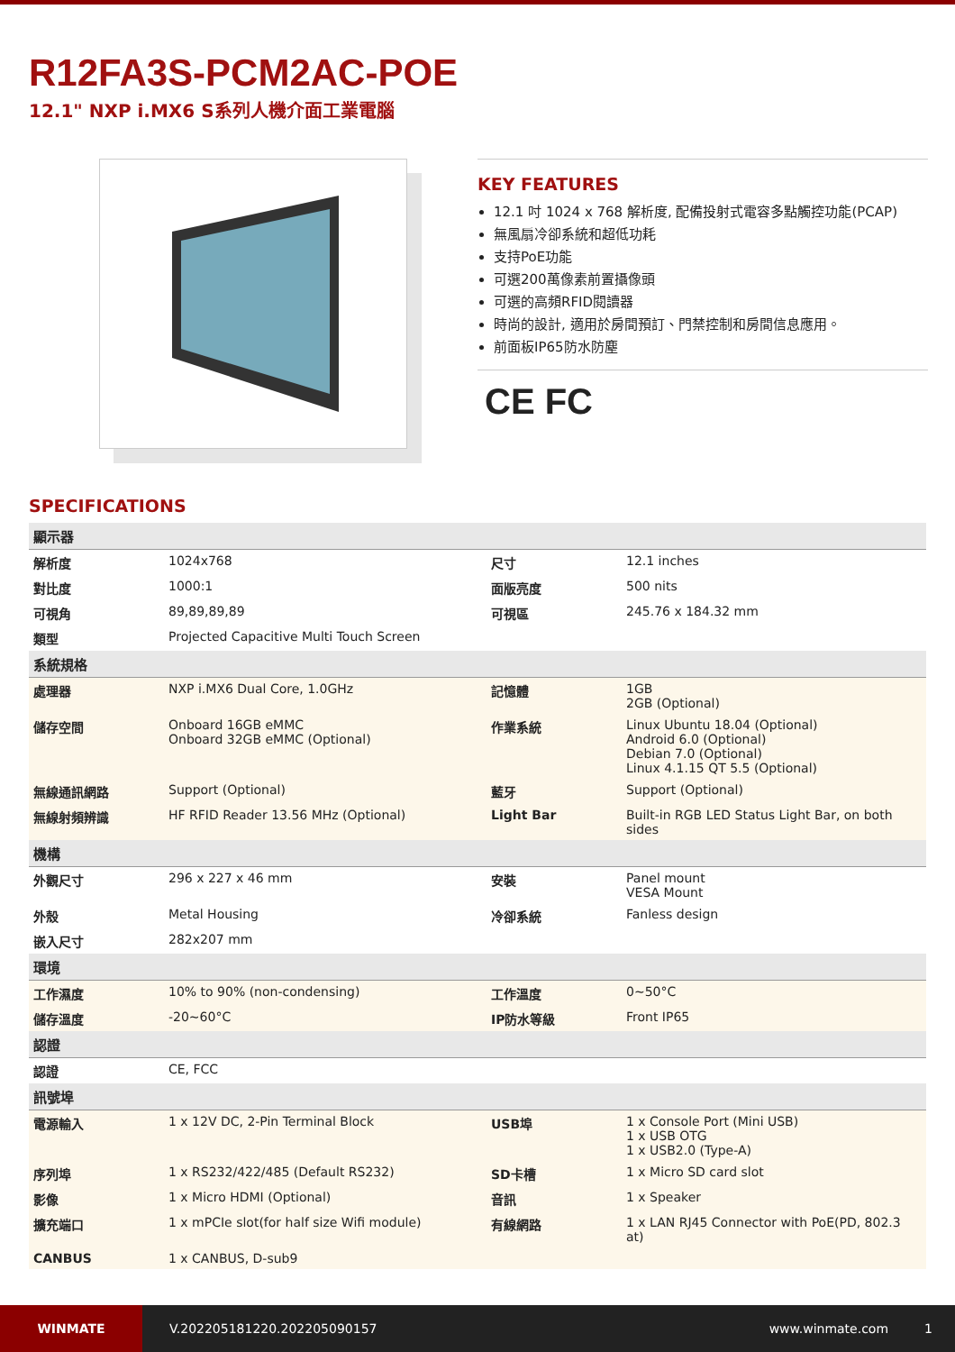R12FA3S-PCM2AC-POE
12.1" NXP i.MX6 S系列人機介面工業電腦
KEY FEATURES
12.1 吋 1024 x 768 解析度, 配備投射式電容多點觸控功能(PCAP)
無風扇冷卻系統和超低功耗
支持PoE功能
可選200萬像素前置攝像頭
可選的高頻RFID閱讀器
時尚的設計, 適用於房間預訂、門禁控制和房間信息應用。
前面板IP65防水防塵
CE FC
SPECIFICATIONS
| 顯示器 | | | |
| 解析度 | 1024x768 | 尺寸 | 12.1 inches |
| 對比度 | 1000:1 | 面版亮度 | 500 nits |
| 可視角 | 89,89,89,89 | 可視區 | 245.76 x 184.32 mm |
| 類型 | Projected Capacitive Multi Touch Screen | | |
| 系統規格 | | | |
| 處理器 | NXP i.MX6 Dual Core, 1.0GHz | 記憶體 | 1GB 2GB (Optional) |
| 儲存空間 | Onboard 16GB eMMC Onboard 32GB eMMC (Optional) | 作業系統 | Linux Ubuntu 18.04 (Optional) Android 6.0 (Optional) Debian 7.0 (Optional) Linux 4.1.15 QT 5.5 (Optional) |
| 無線通訊網路 | Support (Optional) | 藍牙 | Support (Optional) |
| 無線射頻辨識 | HF RFID Reader 13.56 MHz (Optional) | Light Bar | Built-in RGB LED Status Light Bar, on both sides |
| 機構 | | | |
| 外觀尺寸 | 296 x 227 x 46 mm | 安裝 | Panel mount VESA Mount |
| 外殼 | Metal Housing | 冷卻系統 | Fanless design |
| 嵌入尺寸 | 282x207 mm | | |
| 環境 | | | |
| 工作濕度 | 10% to 90% (non-condensing) | 工作溫度 | 0~50°C |
| 儲存溫度 | -20~60°C | IP防水等級 | Front IP65 |
| 認證 | | | |
| 認證 | CE, FCC | | |
| 訊號埠 | | | |
| 電源輸入 | 1 x 12V DC, 2-Pin Terminal Block | USB埠 | 1 x Console Port (Mini USB) 1 x USB OTG 1 x USB2.0 (Type-A) |
| 序列埠 | 1 x RS232/422/485 (Default RS232) | SD卡槽 | 1 x Micro SD card slot |
| 影像 | 1 x Micro HDMI (Optional) | 音訊 | 1 x Speaker |
| 擴充端口 | 1 x mPCIe slot(for half size Wifi module) | 有線網路 | 1 x LAN RJ45 Connector with PoE(PD, 802.3 at) |
| CANBUS | 1 x CANBUS, D-sub9 | | |
WINMATE
V.202205181220.202205090157 www.winmate.com 1